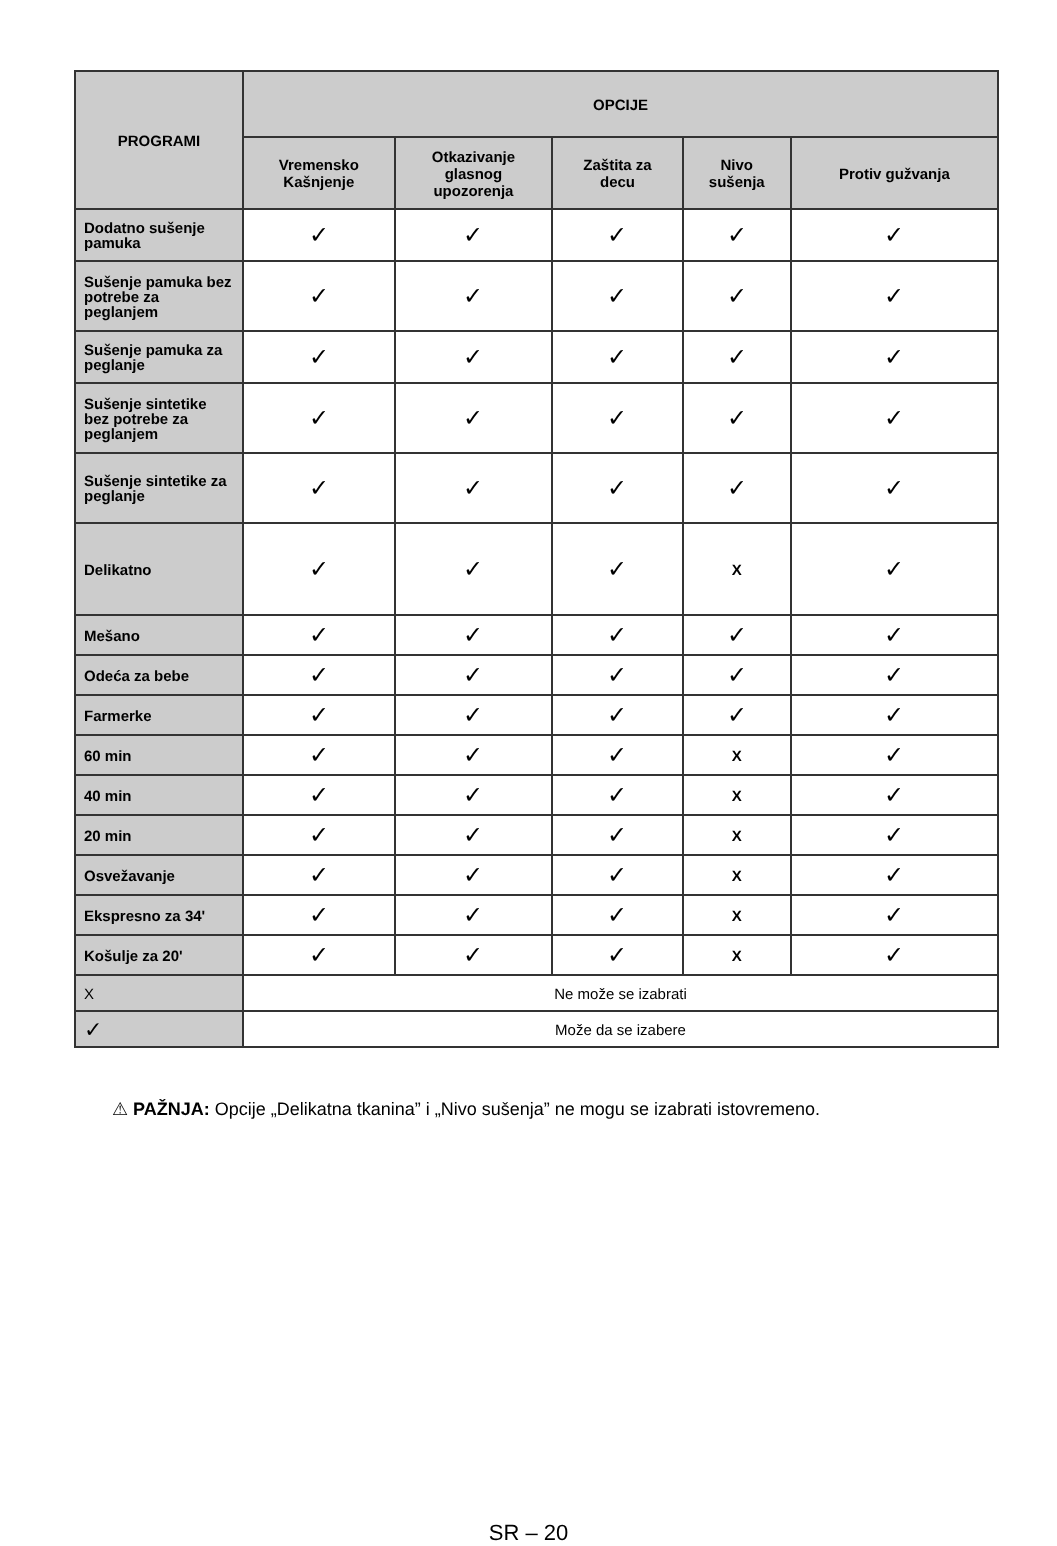| PROGRAMI | OPCIJE | | | | |
| --- | --- | --- | --- | --- | --- |
| | Vremensko Kašnjenje | Otkazivanje glasnog upozorenja | Zaštita za decu | Nivo sušenja | Protiv gužvanja |
| Dodatno sušenje pamuka | ✓ | ✓ | ✓ | ✓ | ✓ |
| Sušenje pamuka bez potrebe za peglanjem | ✓ | ✓ | ✓ | ✓ | ✓ |
| Sušenje pamuka za peglanje | ✓ | ✓ | ✓ | ✓ | ✓ |
| Sušenje sintetike bez potrebe za peglanjem | ✓ | ✓ | ✓ | ✓ | ✓ |
| Sušenje sintetike za peglanje | ✓ | ✓ | ✓ | ✓ | ✓ |
| Delikatno | ✓ | ✓ | ✓ | X | ✓ |
| Mešano | ✓ | ✓ | ✓ | ✓ | ✓ |
| Odeća za bebe | ✓ | ✓ | ✓ | ✓ | ✓ |
| Farmerke | ✓ | ✓ | ✓ | ✓ | ✓ |
| 60 min | ✓ | ✓ | ✓ | X | ✓ |
| 40 min | ✓ | ✓ | ✓ | X | ✓ |
| 20 min | ✓ | ✓ | ✓ | X | ✓ |
| Osvežavanje | ✓ | ✓ | ✓ | X | ✓ |
| Ekspresno za 34' | ✓ | ✓ | ✓ | X | ✓ |
| Košulje za 20' | ✓ | ✓ | ✓ | X | ✓ |
| X | Ne može se izabrati | | | | |
| ✓ | Može da se izabere | | | | |
⚠ PAŽNJA: Opcije „Delikatna tkanina” i „Nivo sušenja” ne mogu se izabrati istovremeno.
SR – 20